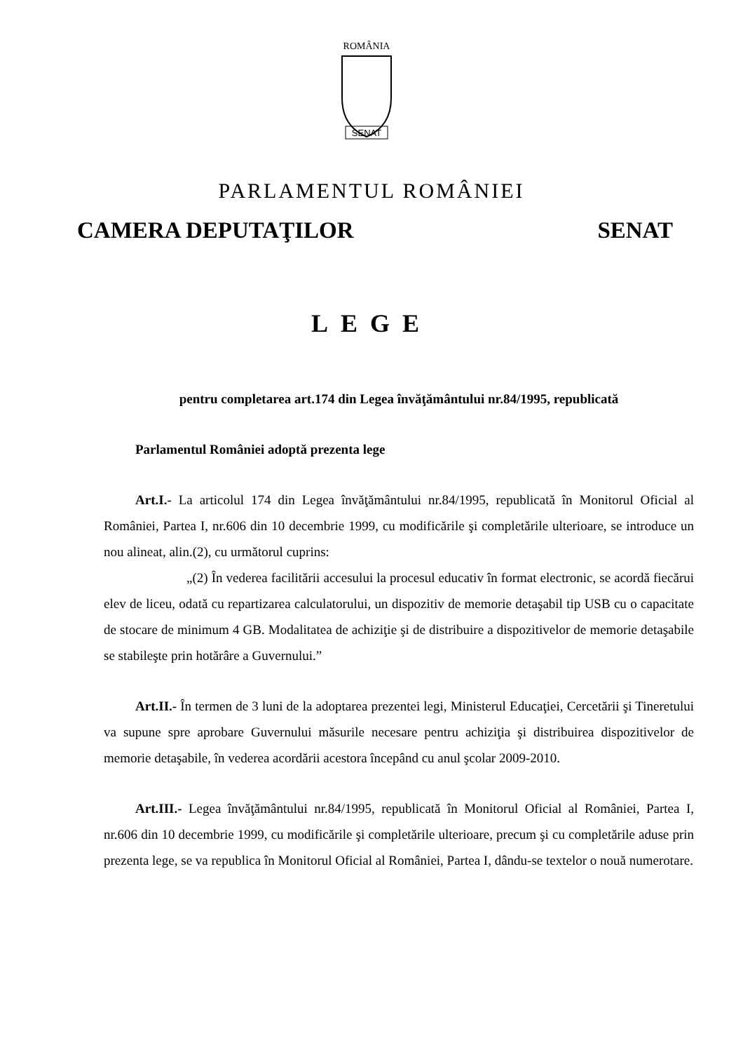ROMÂNIA
SENAT
PARLAMENTUL ROMÂNIEI
CAMERA DEPUTAŢILOR SENAT
LEGE
pentru completarea art.174 din Legea învăţământului nr.84/1995, republicată
Parlamentul României adoptă prezenta lege
Art.I.- La articolul 174 din Legea învăţământului nr.84/1995, republicată în Monitorul Oficial al României, Partea I, nr.606 din 10 decembrie 1999, cu modificările şi completările ulterioare, se introduce un nou alineat, alin.(2), cu următorul cuprins:
„(2) În vederea facilitării accesului la procesul educativ în format electronic, se acordă fiecărui elev de liceu, odată cu repartizarea calculatorului, un dispozitiv de memorie detaşabil tip USB cu o capacitate de stocare de minimum 4 GB. Modalitatea de achiziţie şi de distribuire a dispozitivelor de memorie detaşabile se stabileşte prin hotărâre a Guvernului.”
Art.II.- În termen de 3 luni de la adoptarea prezentei legi, Ministerul Educaţiei, Cercetării şi Tineretului va supune spre aprobare Guvernului măsurile necesare pentru achiziţia şi distribuirea dispozitivelor de memorie detaşabile, în vederea acordării acestora începând cu anul şcolar 2009-2010.
Art.III.- Legea învăţământului nr.84/1995, republicată în Monitorul Oficial al României, Partea I, nr.606 din 10 decembrie 1999, cu modificările şi completările ulterioare, precum şi cu completările aduse prin prezenta lege, se va republica în Monitorul Oficial al României, Partea I, dându-se textelor o nouă numerotare.